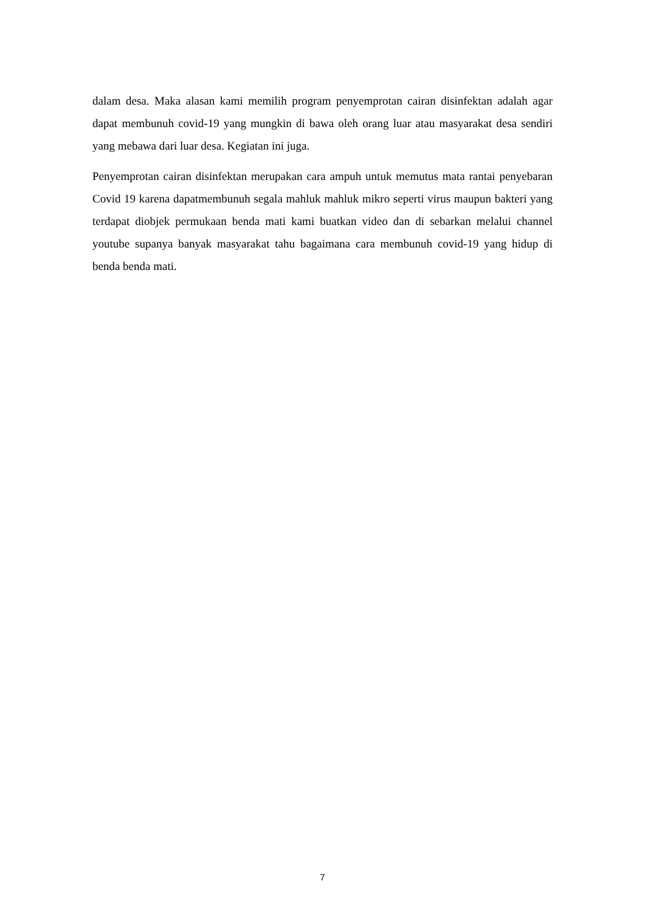dalam desa. Maka alasan kami memilih program penyemprotan cairan disinfektan adalah agar dapat membunuh covid-19 yang mungkin di bawa oleh orang luar atau masyarakat desa sendiri yang mebawa dari luar desa. Kegiatan ini juga.
Penyemprotan cairan disinfektan merupakan cara ampuh untuk memutus mata rantai penyebaran Covid 19 karena dapatmembunuh segala mahluk mahluk mikro seperti virus maupun bakteri yang terdapat diobjek permukaan benda mati kami buatkan video dan di sebarkan melalui channel youtube supanya banyak masyarakat tahu bagaimana cara membunuh covid-19 yang hidup di benda benda mati.
7